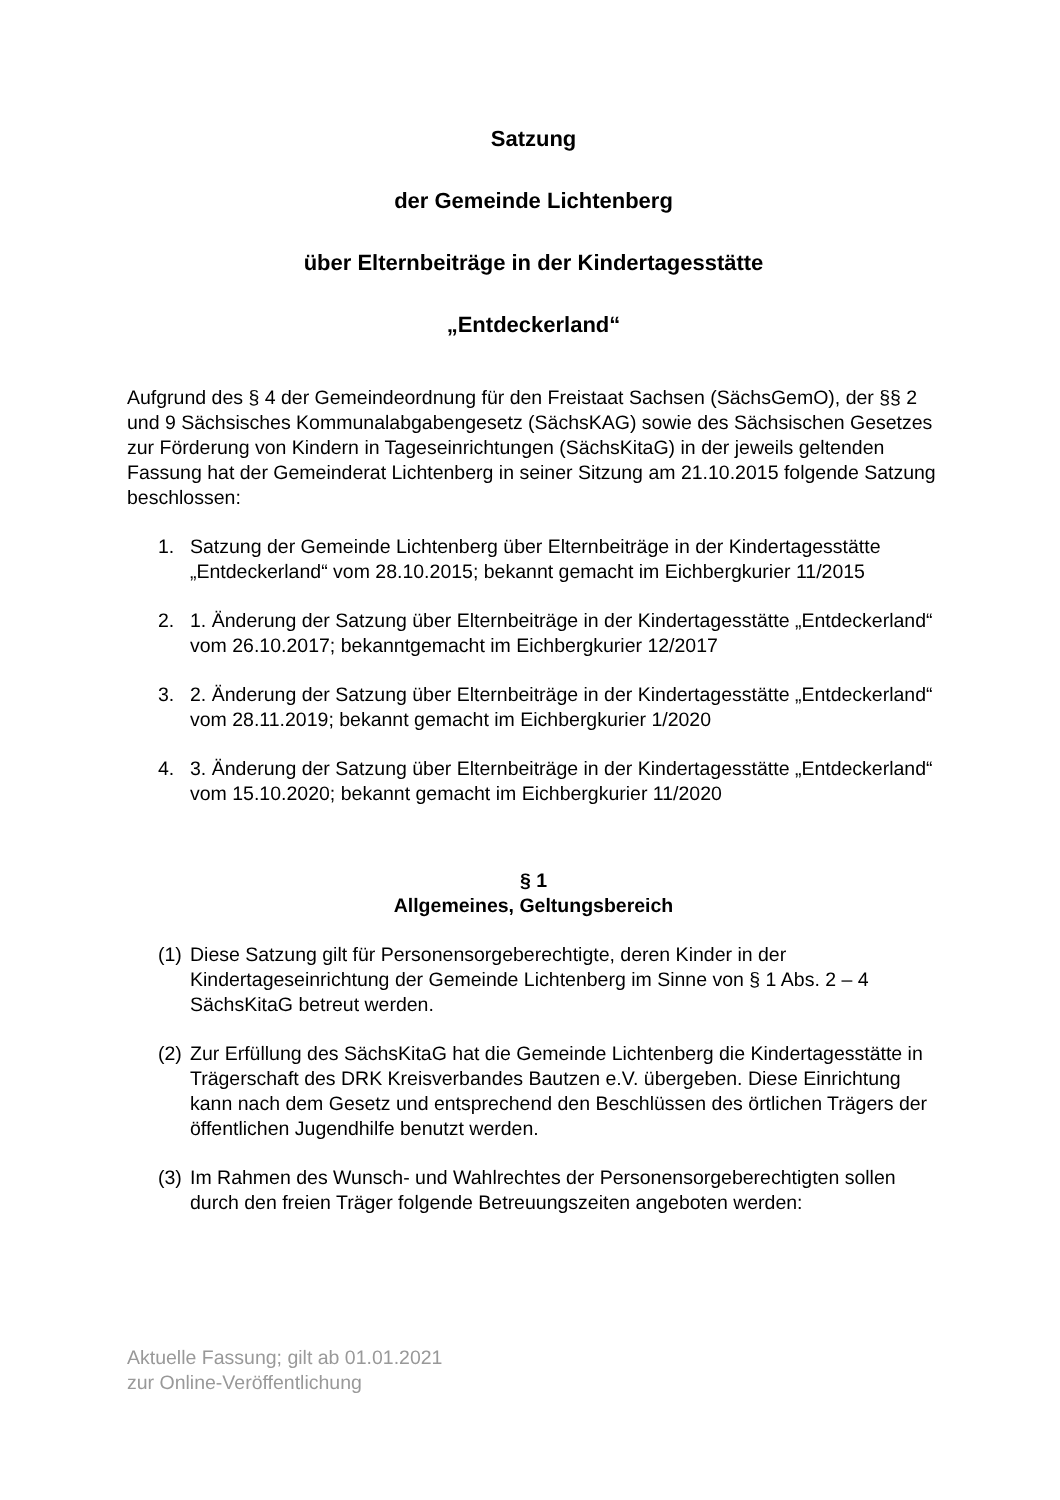Satzung
der Gemeinde Lichtenberg
über Elternbeiträge in der Kindertagesstätte
„Entdeckerland“
Aufgrund des § 4 der Gemeindeordnung für den Freistaat Sachsen (SächsGemO), der §§ 2 und 9 Sächsisches Kommunalabgabengesetz (SächsKAG) sowie des Sächsischen Gesetzes zur Förderung von Kindern in Tageseinrichtungen (SächsKitaG) in der jeweils geltenden Fassung hat der Gemeinderat Lichtenberg in seiner Sitzung am 21.10.2015 folgende Satzung beschlossen:
1. Satzung der Gemeinde Lichtenberg über Elternbeiträge in der Kindertagesstätte „Entdeckerland“ vom 28.10.2015; bekannt gemacht im Eichbergkurier 11/2015
2. 1. Änderung der Satzung über Elternbeiträge in der Kindertagesstätte „Entdeckerland“ vom 26.10.2017; bekanntgemacht im Eichbergkurier 12/2017
3. 2. Änderung der Satzung über Elternbeiträge in der Kindertagesstätte „Entdeckerland“ vom 28.11.2019; bekannt gemacht im Eichbergkurier 1/2020
4. 3. Änderung der Satzung über Elternbeiträge in der Kindertagesstätte „Entdeckerland“ vom 15.10.2020; bekannt gemacht im Eichbergkurier 11/2020
§ 1
Allgemeines, Geltungsbereich
(1) Diese Satzung gilt für Personensorgeberechtigte, deren Kinder in der Kindertageseinrichtung der Gemeinde Lichtenberg im Sinne von § 1 Abs. 2 – 4 SächsKitaG betreut werden.
(2) Zur Erfüllung des SächsKitaG hat die Gemeinde Lichtenberg die Kindertagesstätte in Trägerschaft des DRK Kreisverbandes Bautzen e.V. übergeben. Diese Einrichtung kann nach dem Gesetz und entsprechend den Beschlüssen des örtlichen Trägers der öffentlichen Jugendhilfe benutzt werden.
(3) Im Rahmen des Wunsch- und Wahlrechtes der Personensorgeberechtigten sollen durch den freien Träger folgende Betreuungszeiten angeboten werden:
Aktuelle Fassung; gilt ab 01.01.2021
zur Online-Veröffentlichung